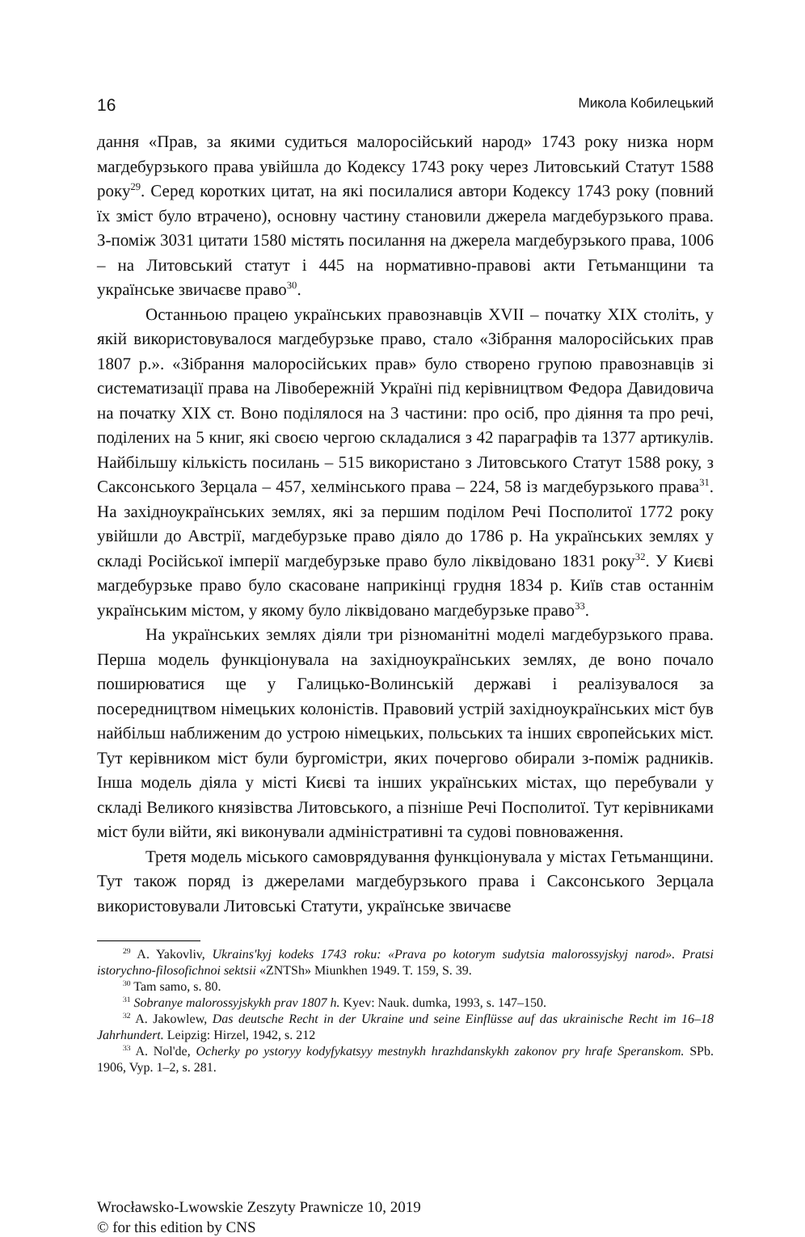16 Микола Кобилецький
дання «Прав, за якими судиться малоросійський народ» 1743 року низка норм магдебурзького права увійшла до Кодексу 1743 року через Литовський Статут 1588 року<sup>29</sup>. Серед коротких цитат, на які посилалися автори Кодексу 1743 року (повний їх зміст було втрачено), основну частину становили джерела магдебурзького права. З-поміж 3031 цитати 1580 містять посилання на джерела магдебурзького права, 1006 – на Литовський статут і 445 на нормативно-правові акти Гетьманщини та українське звичаєве право<sup>30</sup>.
Останньою працею українських правознавців XVII – початку XIX століть, у якій використовувалося магдебурзьке право, стало «Зібрання малоросійських прав 1807 р.». «Зібрання малоросійських прав» було створено групою правознавців зі систематизації права на Лівобережній Україні під керівництвом Федора Давидовича на початку XIX ст. Воно поділялося на 3 частини: про осіб, про діяння та про речі, поділених на 5 книг, які своєю чергою складалися з 42 параграфів та 1377 артикулів. Найбільшу кількість посилань – 515 використано з Литовського Статут 1588 року, з Саксонського Зерцала – 457, хелмінського права – 224, 58 із магдебурзького права<sup>31</sup>. На західноукраїнських землях, які за першим поділом Речі Посполитої 1772 року увійшли до Австрії, магдебурзьке право діяло до 1786 р. На українських землях у складі Російської імперії магдебурзьке право було ліквідовано 1831 року<sup>32</sup>. У Києві магдебурзьке право було скасоване наприкінці грудня 1834 р. Київ став останнім українським містом, у якому було ліквідовано магдебурзьке право<sup>33</sup>.
На українських землях діяли три різноманітні моделі магдебурзького права. Перша модель функціонувала на західноукраїнських землях, де воно почало поширюватися ще у Галицько-Волинській державі і реалізувалося за посередництвом німецьких колоністів. Правовий устрій західноукраїнських міст був найбільш наближеним до устрою німецьких, польських та інших європейських міст. Тут керівником міст були бургомістри, яких почергово обирали з-поміж радників. Інша модель діяла у місті Києві та інших українських містах, що перебували у складі Великого князівства Литовського, а пізніше Речі Посполитої. Тут керівниками міст були війти, які виконували адміністративні та судові повноваження.
Третя модель міського самоврядування функціонувала у містах Гетьманщини. Тут також поряд із джерелами магдебурзького права і Саксонського Зерцала використовували Литовські Статути, українське звичаєве
<sup>29</sup> A. Yakovliv, Ukrains'kyj kodeks 1743 roku: «Prava po kotorym sudytsia malorossyjskyj narod». Pratsi istorychno-filosofichnoi sektsii «ZNTSh» Miunkhen 1949. T. 159, S. 39.
<sup>30</sup> Tam samo, s. 80.
<sup>31</sup> Sobranye malorossyjskykh prav 1807 h. Kyev: Nauk. dumka, 1993, s. 147–150.
<sup>32</sup> A. Jakowlew, Das deutsche Recht in der Ukraine und seine Einflüsse auf das ukrainische Recht im 16–18 Jahrhundert. Leipzig: Hirzel, 1942, s. 212
<sup>33</sup> A. Nol'de, Ocherky po ystoryy kodyfykatsyy mestnykh hrazhdanskykh zakonov pry hrafe Speranskom. SPb. 1906, Vyp. 1–2, s. 281.
Wrocławsko-Lwowskie Zeszyty Prawnicze 10, 2019
© for this edition by CNS